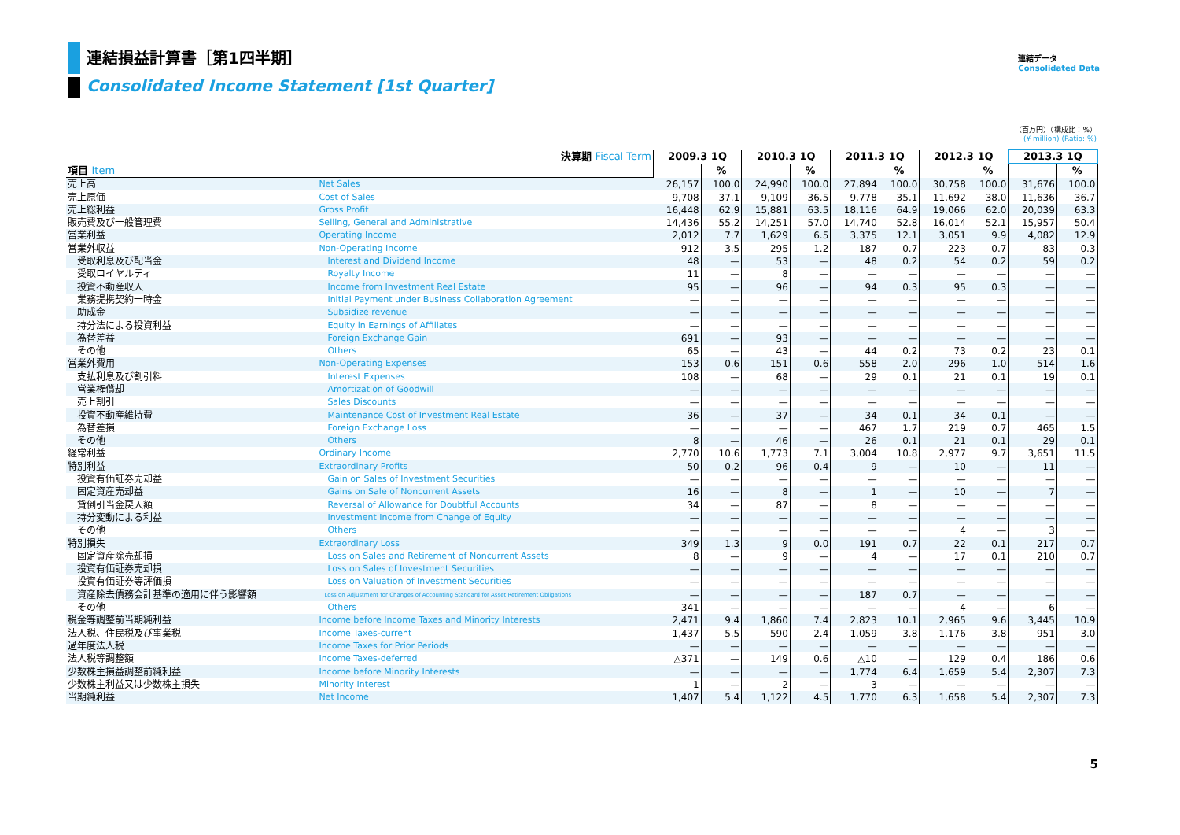連結損益計算書［第1四半期］
Consolidated Income Statement [1st Quarter]
連結データ
Consolidated Data
（百万円）（構成比：%）
(¥ million) (Ratio: %)
| 決算期 Fiscal Term | | 2009.3 1Q | | 2010.3 1Q | | 2011.3 1Q | | 2012.3 1Q | | 2013.3 1Q | |
| --- | --- | --- | --- | --- | --- | --- | --- | --- | --- | --- | --- |
| 項目 Item | | | % | | % | | % | | % | | % |
| 売上高 | Net Sales | 26,157 | 100.0 | 24,990 | 100.0 | 27,894 | 100.0 | 30,758 | 100.0 | 31,676 | 100.0 |
| 売上原価 | Cost of Sales | 9,708 | 37.1 | 9,109 | 36.5 | 9,778 | 35.1 | 11,692 | 38.0 | 11,636 | 36.7 |
| 売上総利益 | Gross Profit | 16,448 | 62.9 | 15,881 | 63.5 | 18,116 | 64.9 | 19,066 | 62.0 | 20,039 | 63.3 |
| 販売費及び一般管理費 | Selling, General and Administrative | 14,436 | 55.2 | 14,251 | 57.0 | 14,740 | 52.8 | 16,014 | 52.1 | 15,957 | 50.4 |
| 営業利益 | Operating Income | 2,012 | 7.7 | 1,629 | 6.5 | 3,375 | 12.1 | 3,051 | 9.9 | 4,082 | 12.9 |
| 営業外収益 | Non-Operating Income | 912 | 3.5 | 295 | 1.2 | 187 | 0.7 | 223 | 0.7 | 83 | 0.3 |
| 受取利息及び配当金 | Interest and Dividend Income | 48 | — | 53 | — | 48 | 0.2 | 54 | 0.2 | 59 | 0.2 |
| 受取ロイヤルティ | Royalty Income | 11 | — | 8 | — | — | — | — | — | — | — |
| 投資不動産収入 | Income from Investment Real Estate | 95 | — | 96 | — | 94 | 0.3 | 95 | 0.3 | — | — |
| 業務提携契約一時金 | Initial Payment under Business Collaboration Agreement | — | — | — | — | — | — | — | — | — | — |
| 助成金 | Subsidize revenue | — | — | — | — | — | — | — | — | — | — |
| 持分法による投資利益 | Equity in Earnings of Affiliates | — | — | — | — | — | — | — | — | — | — |
| 為替差益 | Foreign Exchange Gain | 691 | — | 93 | — | — | — | — | — | — | — |
| その他 | Others | 65 | — | 43 | — | 44 | 0.2 | 73 | 0.2 | 23 | 0.1 |
| 営業外費用 | Non-Operating Expenses | 153 | 0.6 | 151 | 0.6 | 558 | 2.0 | 296 | 1.0 | 514 | 1.6 |
| 支払利息及び割引料 | Interest Expenses | 108 | — | 68 | — | 29 | 0.1 | 21 | 0.1 | 19 | 0.1 |
| 営業権償却 | Amortization of Goodwill | — | — | — | — | — | — | — | — | — | — |
| 売上割引 | Sales Discounts | — | — | — | — | — | — | — | — | — | — |
| 投資不動産維持費 | Maintenance Cost of Investment Real Estate | 36 | — | 37 | — | 34 | 0.1 | 34 | 0.1 | — | — |
| 為替差損 | Foreign Exchange Loss | — | — | — | — | 467 | 1.7 | 219 | 0.7 | 465 | 1.5 |
| その他 | Others | 8 | — | 46 | — | 26 | 0.1 | 21 | 0.1 | 29 | 0.1 |
| 経常利益 | Ordinary Income | 2,770 | 10.6 | 1,773 | 7.1 | 3,004 | 10.8 | 2,977 | 9.7 | 3,651 | 11.5 |
| 特別利益 | Extraordinary Profits | 50 | 0.2 | 96 | 0.4 | 9 | — | 10 | — | 11 | — |
| 投資有価証券売却益 | Gain on Sales of Investment Securities | — | — | — | — | — | — | — | — | — | — |
| 固定資産売却益 | Gains on Sale of Noncurrent Assets | 16 | — | 8 | — | 1 | — | 10 | — | 7 | — |
| 貸倒引当金戻入額 | Reversal of Allowance for Doubtful Accounts | 34 | — | 87 | — | 8 | — | — | — | — | — |
| 持分変動による利益 | Investment Income from Change of Equity | — | — | — | — | — | — | — | — | — | — |
| その他 | Others | — | — | — | — | — | — | 4 | — | 3 | — |
| 特別損失 | Extraordinary Loss | 349 | 1.3 | 9 | 0.0 | 191 | 0.7 | 22 | 0.1 | 217 | 0.7 |
| 固定資産除売却損 | Loss on Sales and Retirement of Noncurrent Assets | 8 | — | 9 | — | 4 | — | 17 | 0.1 | 210 | 0.7 |
| 投資有価証券売却損 | Loss on Sales of Investment Securities | — | — | — | — | — | — | — | — | — | — |
| 投資有価証券等評価損 | Loss on Valuation of Investment Securities | — | — | — | — | — | — | — | — | — | — |
| 資産除去債務会計基準の適用に伴う影響額 | Loss on Adjustment for Changes of Accounting Standard for Asset Retirement Obligations | — | — | — | — | 187 | 0.7 | — | — | — | — |
| その他 | Others | 341 | — | — | — | — | — | 4 | — | 6 | — |
| 税金等調整前当期純利益 | Income before Income Taxes and Minority Interests | 2,471 | 9.4 | 1,860 | 7.4 | 2,823 | 10.1 | 2,965 | 9.6 | 3,445 | 10.9 |
| 法人税、住民税及び事業税 | Income Taxes-current | 1,437 | 5.5 | 590 | 2.4 | 1,059 | 3.8 | 1,176 | 3.8 | 951 | 3.0 |
| 過年度法人税 | Income Taxes for Prior Periods | — | — | — | — | — | — | — | — | — | — |
| 法人税等調整額 | Income Taxes-deferred | △371 | — | 149 | 0.6 | △10 | — | 129 | 0.4 | 186 | 0.6 |
| 少数株主損益調整前純利益 | Income before Minority Interests | — | — | — | — | 1,774 | 6.4 | 1,659 | 5.4 | 2,307 | 7.3 |
| 少数株主利益又は少数株主損失 | Minority Interest | 1 | — | 2 | — | 3 | — | — | — | — | — |
| 当期純利益 | Net Income | 1,407 | 5.4 | 1,122 | 4.5 | 1,770 | 6.3 | 1,658 | 5.4 | 2,307 | 7.3 |
5